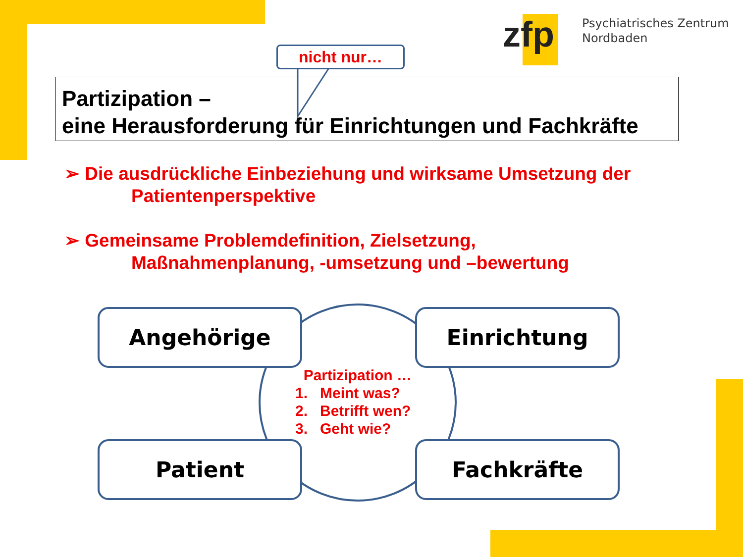zfp
Psychiatrisches Zentrum
Nordbaden
Partizipation –
eine Herausforderung für Einrichtungen und Fachkräfte
nicht nur…
➢ Die ausdrückliche Einbeziehung und wirksame Umsetzung der
Patientenperspektive
➢ Gemeinsame Problemdefinition, Zielsetzung,
Maßnahmenplanung, -umsetzung und –bewertung
Angehörige Einrichtung
Patient Fachkräfte
Partizipation …
1. Meint was?
2. Betrifft wen?
3. Geht wie?